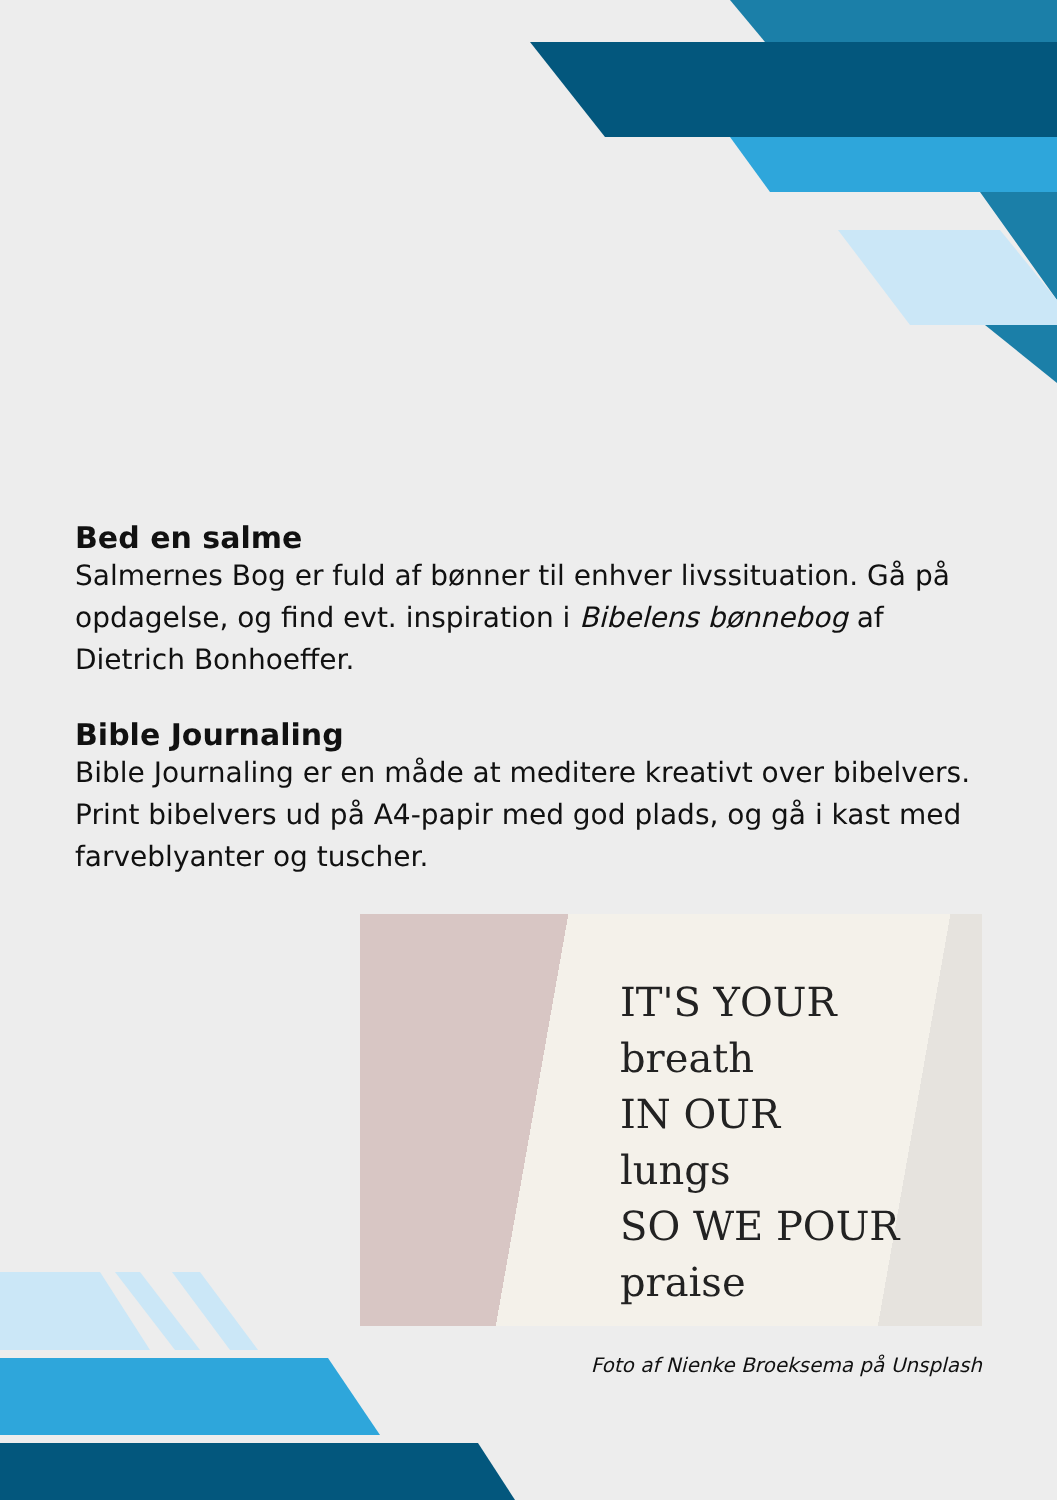Bed en salme
Salmernes Bog er fuld af bønner til enhver livssituation. Gå på opdagelse, og find evt. inspiration i Bibelens bønnebog af Dietrich Bonhoeffer.
Bible Journaling
Bible Journaling er en måde at meditere kreativt over bibelvers. Print bibelvers ud på A4-papir med god plads, og gå i kast med farveblyanter og tuscher.
IT'S YOUR
breath
IN OUR
lungs
SO WE POUR
praise
Foto af Nienke Broeksema på Unsplash